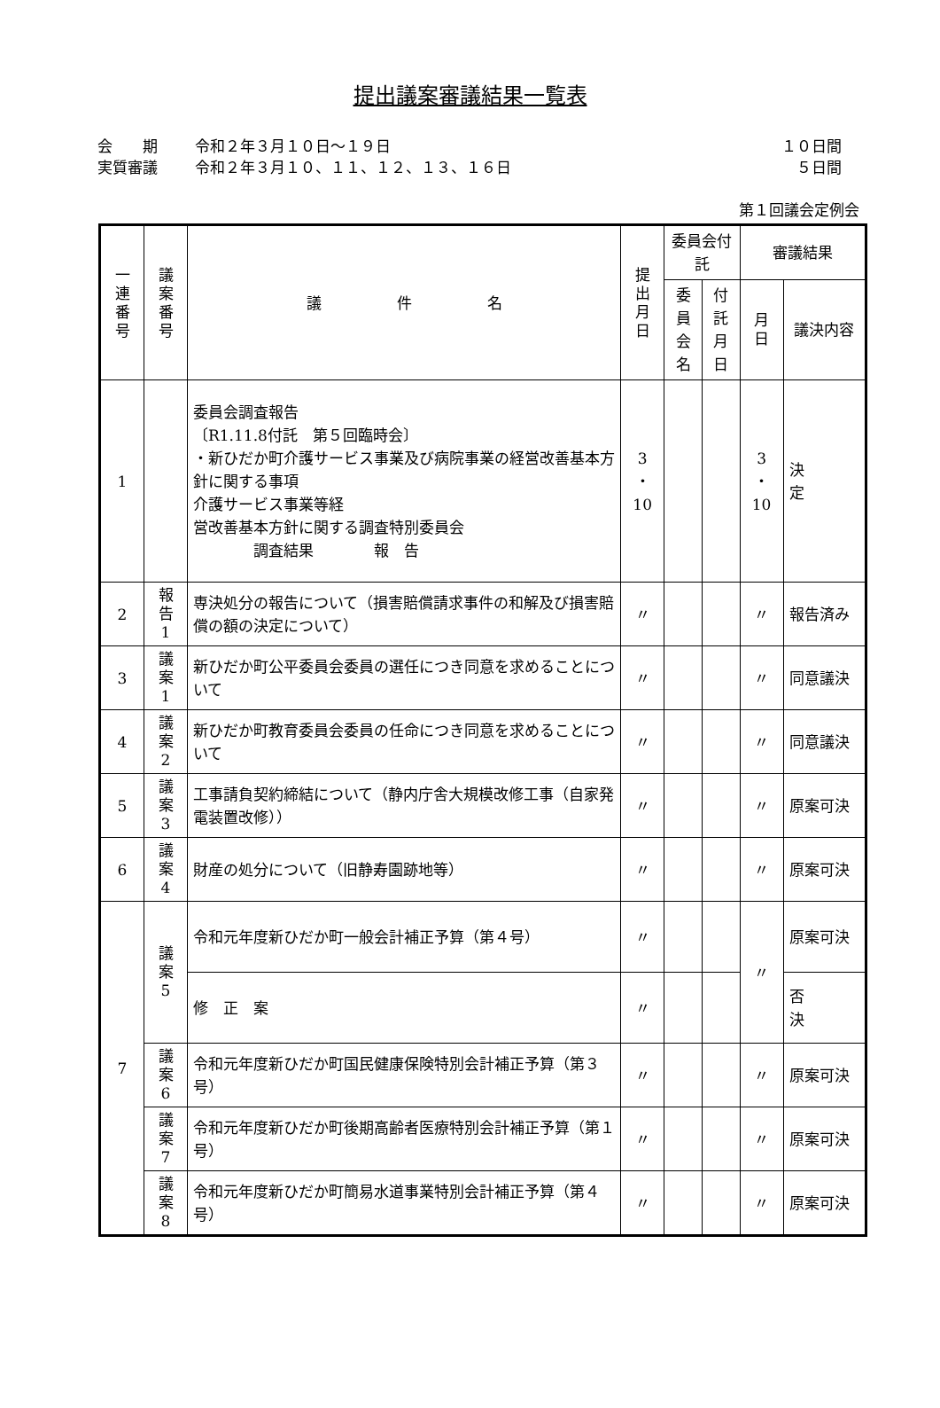提出議案審議結果一覧表
会　　期 令和２年３月１０日～１９日 １０日間
実質審議 令和２年３月１０、１１、１２、１３、１６日 ５日間
第１回議会定例会
| 一 連 番 号 | 議 案 番 号 | 議 件 名 | 提 出 月 日 | 委員会付託 | | 審議結果 | |
| --- | --- | --- | --- | --- | --- | --- | --- |
| | | | | 委員 会名 | 付託 月日 | 月 日 | 議決内容 |
| 1 | | 委員会調査報告 〔R1.11.8付託 第５回臨時会〕 ・新ひだか町介護サービス事業及び病院事業の経営改善基本方針に関する事項 介護サービス事業等経 営改善基本方針に関する調査特別委員会 調査結果 報 告 | 3 ・ 10 | | | 3 ・ 10 | 決 定 |
| 2 | 報 告 1 | 専決処分の報告について（損害賠償請求事件の和解及び損害賠償の額の決定について） | 〃 | | | 〃 | 報告済み |
| 3 | 議 案 1 | 新ひだか町公平委員会委員の選任につき同意を求めることについて | 〃 | | | 〃 | 同意議決 |
| 4 | 議 案 2 | 新ひだか町教育委員会委員の任命につき同意を求めることについて | 〃 | | | 〃 | 同意議決 |
| 5 | 議 案 3 | 工事請負契約締結について（静内庁舎大規模改修工事（自家発電装置改修）） | 〃 | | | 〃 | 原案可決 |
| 6 | 議 案 4 | 財産の処分について（旧静寿園跡地等） | 〃 | | | 〃 | 原案可決 |
| 7 | 議 案 5 | 令和元年度新ひだか町一般会計補正予算（第４号） | 〃 | | | 〃 | 原案可決 |
| | | 修 正 案 | 〃 | | | | 否 決 |
| | 議 案 6 | 令和元年度新ひだか町国民健康保険特別会計補正予算（第３号） | 〃 | | | 〃 | 原案可決 |
| | 議 案 7 | 令和元年度新ひだか町後期高齢者医療特別会計補正予算（第１号） | 〃 | | | 〃 | 原案可決 |
| | 議 案 8 | 令和元年度新ひだか町簡易水道事業特別会計補正予算（第４号） | 〃 | | | 〃 | 原案可決 |